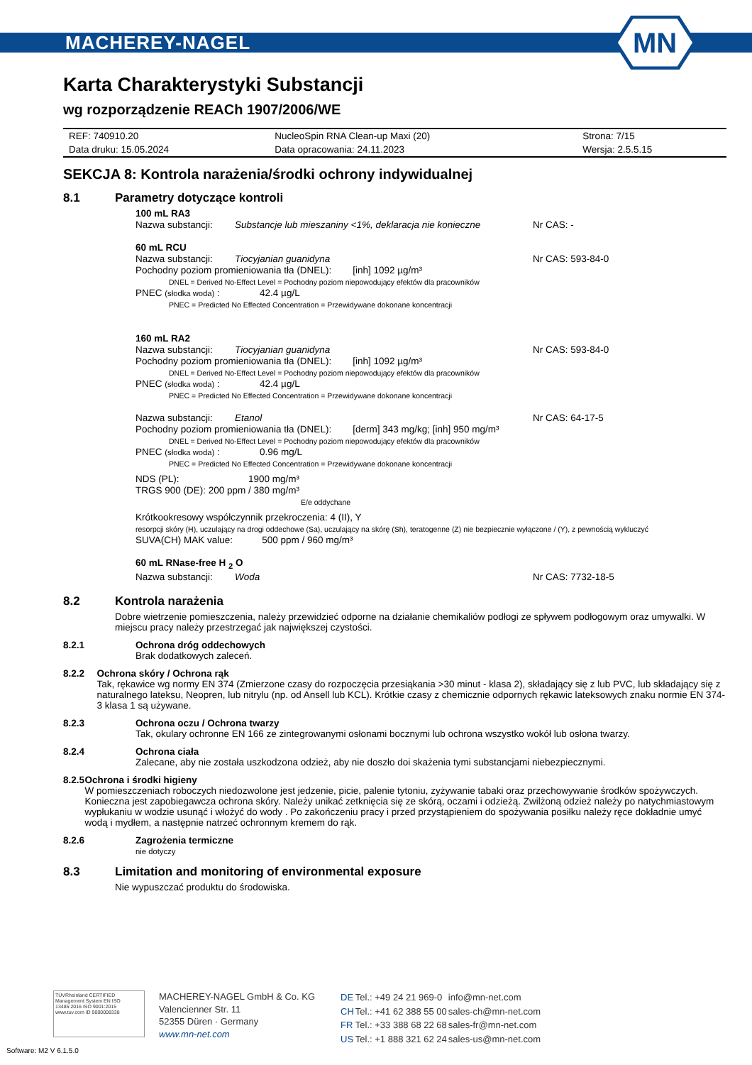MACHEREY-NAGEL
MN
Karta Charakterystyki Substancji
wg rozporządzenie REACh 1907/2006/WE
| REF: 740910.20 | NucleoSpin RNA Clean-up Maxi (20) | Strona: 7/15 |
| Data druku: 15.05.2024 | Data opracowania: 24.11.2023 | Wersja: 2.5.5.15 |
SEKCJA 8: Kontrola narażenia/środki ochrony indywidualnej
8.1 Parametry dotyczące kontroli
100 mL RA3
Nazwa substancji: Substancje lub mieszaniny <1%, deklaracja nie konieczne Nr CAS: -
60 mL RCU
Nazwa substancji: Tiocyjanian guanidyna Nr CAS: 593-84-0
Pochodny poziom promieniowania tła (DNEL): [inh] 1092 µg/m³
DNEL = Derived No-Effect Level = Pochodny poziom niepowodujący efektów dla pracowników
PNEC (słodka woda) : 42.4 µg/L
PNEC = Predicted No Effected Concentration = Przewidywane dokonane koncentracji
160 mL RA2
Nazwa substancji: Tiocyjanian guanidyna Nr CAS: 593-84-0
Pochodny poziom promieniowania tła (DNEL): [inh] 1092 µg/m³
DNEL = Derived No-Effect Level = Pochodny poziom niepowodujący efektów dla pracowników
PNEC (słodka woda) : 42.4 µg/L
PNEC = Predicted No Effected Concentration = Przewidywane dokonane koncentracji
Nazwa substancji: Etanol Nr CAS: 64-17-5
Pochodny poziom promieniowania tła (DNEL): [derm] 343 mg/kg; [inh] 950 mg/m³
DNEL = Derived No-Effect Level = Pochodny poziom niepowodujący efektów dla pracowników
PNEC (słodka woda) : 0.96 mg/L
PNEC = Predicted No Effected Concentration = Przewidywane dokonane koncentracji
NDS (PL): 1900 mg/m³
TRGS 900 (DE): 200 ppm / 380 mg/m³
E/e oddychane
Krótkookresowy współczynnik przekroczenia: 4 (II), Y
resorpcji skóry (H), uczulający na drogi oddechowe (Sa), uczulający na skórę (Sh), teratogenne (Z) nie bezpiecznie wyłączone / (Y), z pewnością wykluczyć
SUVA(CH) MAK value: 500 ppm / 960 mg/m³
60 mL RNase-free H <sub>2</sub> O
Nazwa substancji: Woda Nr CAS: 7732-18-5
8.2 Kontrola narażenia
Dobre wietrzenie pomieszczenia, należy przewidzieć odporne na działanie chemikaliów podłogi ze spływem podłogowym oraz umywalki. W miejscu pracy należy przestrzegać jak największej czystości.
8.2.1 Ochrona dróg oddechowych
Brak dodatkowych zaleceń.
8.2.2 Ochrona skóry / Ochrona rąk
Tak, rękawice wg normy EN 374 (Zmierzone czasy do rozpoczęcia przesiąkania >30 minut - klasa 2), składający się z lub PVC, lub składający się z naturalnego lateksu, Neopren, lub nitrylu (np. od Ansell lub KCL). Krótkie czasy z chemicznie odpornych rękawic lateksowych znaku normie EN 374-3 klasa 1 są używane.
8.2.3 Ochrona oczu / Ochrona twarzy
Tak, okulary ochronne EN 166 ze zintegrowanymi osłonami bocznymi lub ochrona wszystko wokół lub osłona twarzy.
8.2.4 Ochrona ciała
Zalecane, aby nie została uszkodzona odzież, aby nie doszło doi skażenia tymi substancjami niebezpiecznymi.
8.2.5 Ochrona i środki higieny
W pomieszczeniach roboczych niedozwolone jest jedzenie, picie, palenie tytoniu, zyżywanie tabaki oraz przechowywanie środków spożywczych. Konieczna jest zapobiegawcza ochrona skóry. Należy unikać zetknięcia się ze skórą, oczami i odzieżą. Zwilżoną odzież należy po natychmiastowym wypłukaniu w wodzie usunąć i włożyć do wody . Po zakończeniu pracy i przed przystąpieniem do spożywania posiłku należy ręce dokładnie umyć wodą i mydłem, a następnie natrzeć ochronnym kremem do rąk.
8.2.6 Zagrożenia termiczne
nie dotyczy
8.3 Limitation and monitoring of environmental exposure
Nie wypuszczać produktu do środowiska.
TÜVRheinland CERTIFIED
Management System EN ISO 13485:2016 ISO 9001:2015
www.tuv.com ID 9000008338
MACHEREY-NAGEL GmbH & Co. KG
Valencienner Str. 11
52355 Düren · Germany
www.mn-net.com
| DE | Tel.: +49 24 21 969-0 | info@mn-net.com |
| CH | Tel.: +41 62 388 55 00 | sales-ch@mn-net.com |
| FR | Tel.: +33 388 68 22 68 | sales-fr@mn-net.com |
| US | Tel.: +1 888 321 62 24 | sales-us@mn-net.com |
Software: M2 V 6.1.5.0